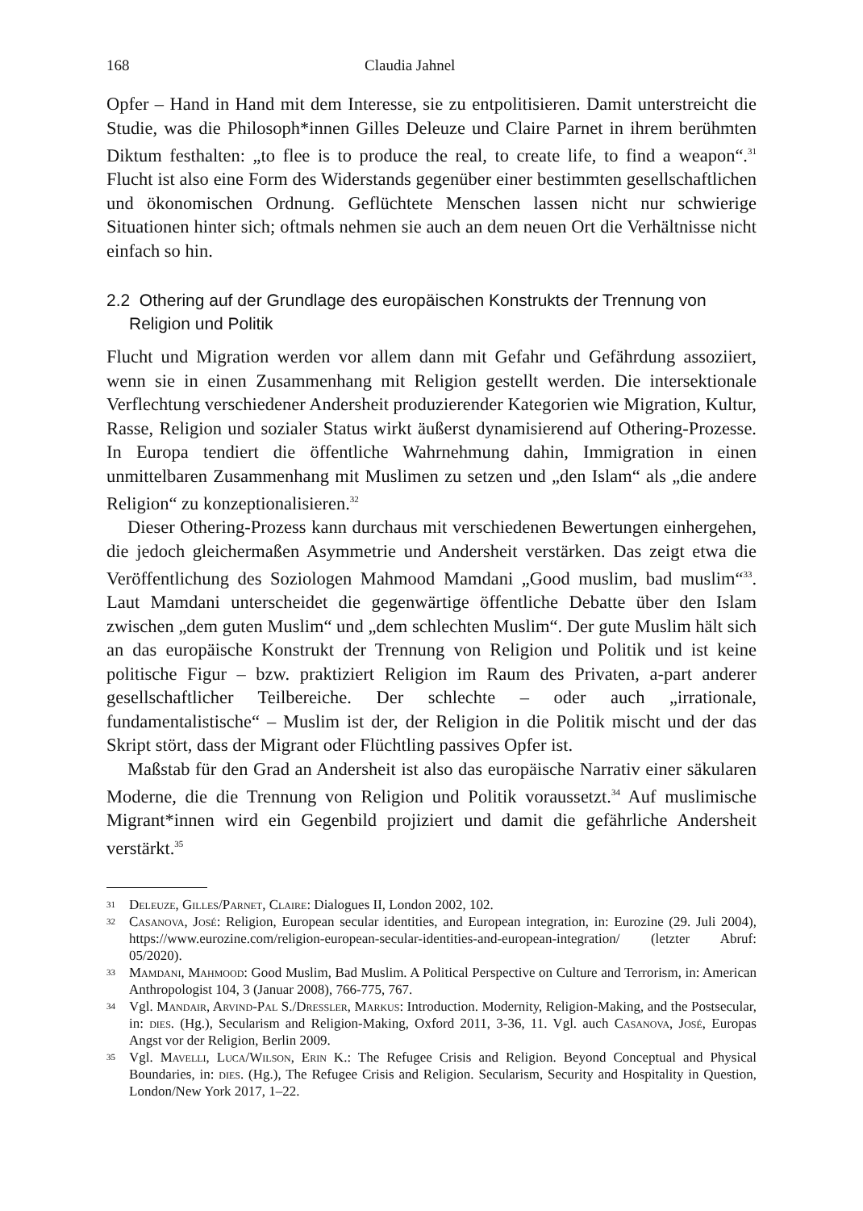168 Claudia Jahnel
Opfer – Hand in Hand mit dem Interesse, sie zu entpolitisieren. Damit unterstreicht die Studie, was die Philosoph*innen Gilles Deleuze und Claire Parnet in ihrem berühmten Diktum festhalten: „to flee is to produce the real, to create life, to find a weapon“.<sup>31</sup> Flucht ist also eine Form des Widerstands gegenüber einer bestimmten gesellschaftlichen und ökonomischen Ordnung. Geflüchtete Menschen lassen nicht nur schwierige Situationen hinter sich; oftmals nehmen sie auch an dem neuen Ort die Verhältnisse nicht einfach so hin.
2.2 Othering auf der Grundlage des europäischen Konstrukts der Trennung von Religion und Politik
Flucht und Migration werden vor allem dann mit Gefahr und Gefährdung assoziiert, wenn sie in einen Zusammenhang mit Religion gestellt werden. Die intersektionale Verflechtung verschiedener Andersheit produzierender Kategorien wie Migration, Kultur, Rasse, Religion und sozialer Status wirkt äußerst dynamisierend auf Othering-Prozesse. In Europa tendiert die öffentliche Wahrnehmung dahin, Immigration in einen unmittelbaren Zusammenhang mit Muslimen zu setzen und „den Islam“ als „die andere Religion“ zu konzeptionalisieren.<sup>32</sup>
Dieser Othering-Prozess kann durchaus mit verschiedenen Bewertungen einhergehen, die jedoch gleichermaßen Asymmetrie und Andersheit verstärken. Das zeigt etwa die Veröffentlichung des Soziologen Mahmood Mamdani „Good muslim, bad muslim“<sup>33</sup>. Laut Mamdani unterscheidet die gegenwärtige öffentliche Debatte über den Islam zwischen „dem guten Muslim“ und „dem schlechten Muslim“. Der gute Muslim hält sich an das europäische Konstrukt der Trennung von Religion und Politik und ist keine politische Figur – bzw. praktiziert Religion im Raum des Privaten, a-part anderer gesellschaftlicher Teilbereiche. Der schlechte – oder auch „irrationale, fundamentalistische“ – Muslim ist der, der Religion in die Politik mischt und der das Skript stört, dass der Migrant oder Flüchtling passives Opfer ist.
Maßstab für den Grad an Andersheit ist also das europäische Narrativ einer säkularen Moderne, die die Trennung von Religion und Politik voraussetzt.<sup>34</sup> Auf muslimische Migrant*innen wird ein Gegenbild projiziert und damit die gefährliche Andersheit verstärkt.<sup>35</sup>
31 Deleuze, Gilles/Parnet, Claire: Dialogues II, London 2002, 102.
32 Casanova, José: Religion, European secular identities, and European integration, in: Eurozine (29. Juli 2004), https://www.eurozine.com/religion-european-secular-identities-and-european-integration/ (letzter Abruf: 05/2020).
33 Mamdani, Mahmood: Good Muslim, Bad Muslim. A Political Perspective on Culture and Terrorism, in: American Anthropologist 104, 3 (Januar 2008), 766-775, 767.
34 Vgl. Mandair, Arvind-Pal S./Dressler, Markus: Introduction. Modernity, Religion-Making, and the Postsecular, in: dies. (Hg.), Secularism and Religion-Making, Oxford 2011, 3-36, 11. Vgl. auch Casanova, José, Europas Angst vor der Religion, Berlin 2009.
35 Vgl. Mavelli, Luca/Wilson, Erin K.: The Refugee Crisis and Religion. Beyond Conceptual and Physical Boundaries, in: dies. (Hg.), The Refugee Crisis and Religion. Secularism, Security and Hospitality in Question, London/New York 2017, 1–22.